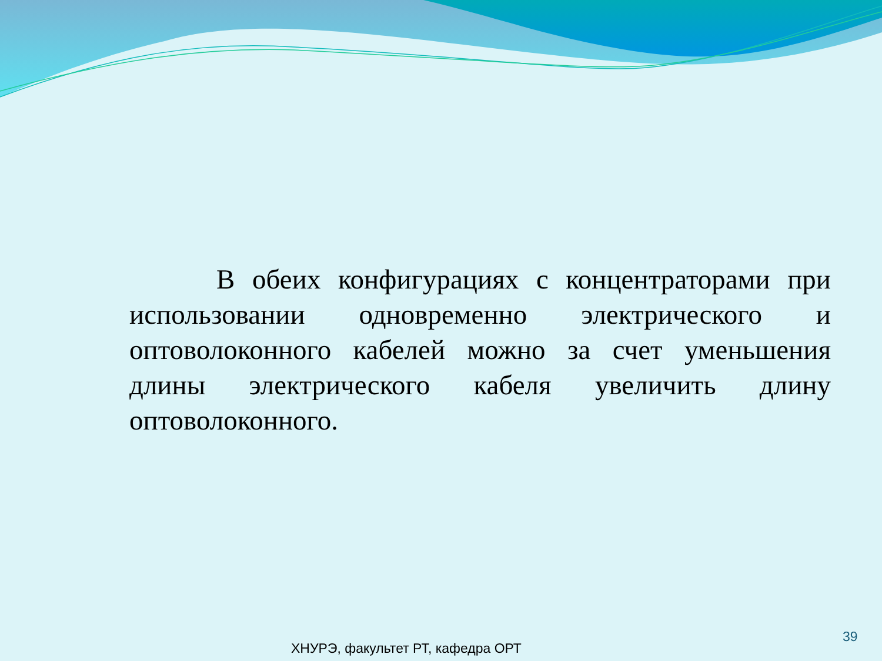В обеих конфигурациях с концентраторами при использовании одновременно электрического и оптоволоконного кабелей можно за счет уменьшения длины электрического кабеля увеличить длину оптоволоконного.
39
ХНУРЭ, факультет РТ, кафедра ОРТ